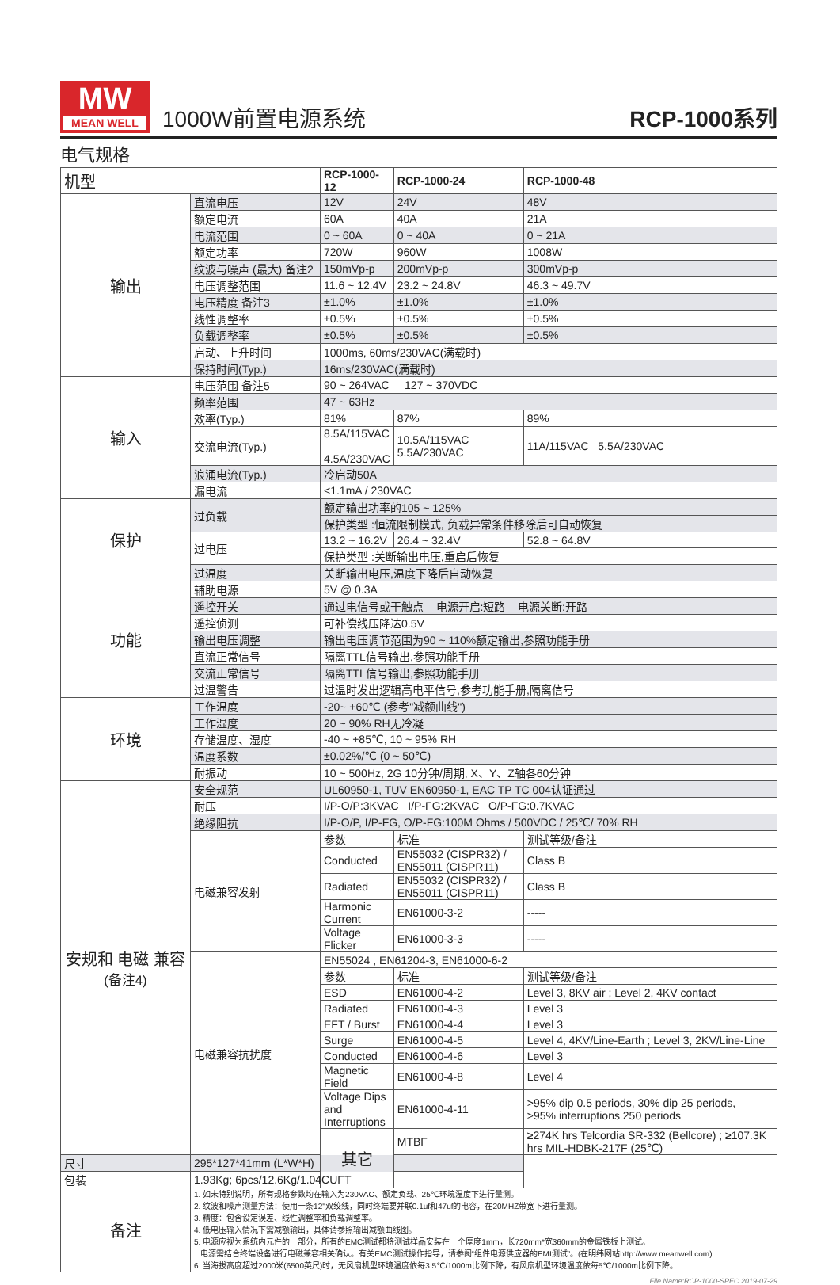MW
MEAN WELL
1000W前置电源系统
RCP-1000系列
电气规格
| 机型 | | RCP-1000-12 | RCP-1000-24 | RCP-1000-48 |
| --- | --- | --- | --- | --- |
| 输出 | 直流电压 | 12V | 24V | 48V |
| | 额定电流 | 60A | 40A | 21A |
| | 电流范围 | 0 ~ 60A | 0 ~ 40A | 0 ~ 21A |
| | 额定功率 | 720W | 960W | 1008W |
| | 纹波与噪声 (最大) 备注2 | 150mVp-p | 200mVp-p | 300mVp-p |
| | 电压调整范围 | 11.6 ~ 12.4V | 23.2 ~ 24.8V | 46.3 ~ 49.7V |
| | 电压精度 备注3 | ±1.0% | ±1.0% | ±1.0% |
| | 线性调整率 | ±0.5% | ±0.5% | ±0.5% |
| | 负载调整率 | ±0.5% | ±0.5% | ±0.5% |
| | 启动、上升时间 | 1000ms, 60ms/230VAC(满载时) | | |
| | 保持时间(Typ.) | 16ms/230VAC(满载时) | | |
| 输入 | 电压范围 备注5 | 90 ~ 264VAC 127 ~ 370VDC | | |
| | 频率范围 | 47 ~ 63Hz | | |
| | 效率(Typ.) | 81% | 87% | 89% |
| | 交流电流(Typ.) | 8.5A/115VAC 4.5A/230VAC | 10.5A/115VAC 5.5A/230VAC | 11A/115VAC 5.5A/230VAC |
| | 浪涌电流(Typ.) | 冷启动50A | | |
| | 漏电流 | <1.1mA / 230VAC | | |
| 保护 | 过负载 | 额定输出功率的105 ~ 125% | | |
| | | 保护类型 :恒流限制模式, 负载异常条件移除后可自动恢复 | | |
| | 过电压 | 13.2 ~ 16.2V | 26.4 ~ 32.4V | 52.8 ~ 64.8V |
| | | 保护类型 :关断输出电压,重启后恢复 | | |
| | 过温度 | 关断输出电压,温度下降后自动恢复 | | |
| 功能 | 辅助电源 | 5V @ 0.3A | | |
| | 遥控开关 | 通过电信号或干触点 电源开启:短路 电源关断:开路 | | |
| | 遥控侦测 | 可补偿线压降达0.5V | | |
| | 输出电压调整 | 输出电压调节范围为90 ~ 110%额定输出,参照功能手册 | | |
| | 直流正常信号 | 隔离TTL信号输出,参照功能手册 | | |
| | 交流正常信号 | 隔离TTL信号输出,参照功能手册 | | |
| | 过温警告 | 过温时发出逻辑高电平信号,参考功能手册,隔离信号 | | |
| 环境 | 工作温度 | -20~ +60℃ (参考"减额曲线") | | |
| | 工作湿度 | 20 ~ 90% RH无冷凝 | | |
| | 存储温度、湿度 | -40 ~ +85℃, 10 ~ 95% RH | | |
| | 温度系数 | ±0.02%/℃ (0 ~ 50℃) | | |
| | 耐振动 | 10 ~ 500Hz, 2G 10分钟/周期, X、Y、Z轴各60分钟 | | |
| 安规和 电磁 兼容 (备注4) | 安全规范 | UL60950-1, TUV EN60950-1, EAC TP TC 004认证通过 | | |
| | 耐压 | I/P-O/P:3KVAC I/P-FG:2KVAC O/P-FG:0.7KVAC | | |
| | 绝缘阻抗 | I/P-O/P, I/P-FG, O/P-FG:100M Ohms / 500VDC / 25℃/ 70% RH | | |
| | 电磁兼容发射 | 参数 | 标准 | 测试等级/备注 |
| | | Conducted | EN55032 (CISPR32) / EN55011 (CISPR11) | Class B |
| | | Radiated | EN55032 (CISPR32) / EN55011 (CISPR11) | Class B |
| | | Harmonic Current | EN61000-3-2 | ----- |
| | | Voltage Flicker | EN61000-3-3 | ----- |
| | 电磁兼容抗扰度 | EN55024 , EN61204-3, EN61000-6-2 | | |
| | | 参数 | 标准 | 测试等级/备注 |
| | | ESD | EN61000-4-2 | Level 3, 8KV air ; Level 2, 4KV contact |
| | | Radiated | EN61000-4-3 | Level 3 |
| | | EFT / Burst | EN61000-4-4 | Level 3 |
| | | Surge | EN61000-4-5 | Level 4, 4KV/Line-Earth ; Level 3, 2KV/Line-Line |
| | | Conducted | EN61000-4-6 | Level 3 |
| | | Magnetic Field | EN61000-4-8 | Level 4 |
| | | Voltage Dips and Interruptions | EN61000-4-11 | >95% dip 0.5 periods, 30% dip 25 periods, >95% interruptions 250 periods |
| | | 其它 | MTBF | ≥274K hrs Telcordia SR-332 (Bellcore) ; ≥107.3K hrs MIL-HDBK-217F (25℃) |
| 尺寸 | 295*127*41mm (L*W*H) | | | |
| 包装 | 1.93Kg; 6pcs/12.6Kg/1.04CUFT | | | |
| 备注 | 1. 如未特别说明，所有规格参数均在输入为230VAC、额定负载、25℃环境温度下进行量测。 2. 纹波和噪声测量方法：使用一条12"双绞线，同时终端要并联0.1uf和47uf的电容，在20MHZ带宽下进行量测。 3. 精度：包含设定误差、线性调整率和负载调整率。 4. 低电压输入情况下需减额输出，具体请参照输出减额曲线图。 5. 电源应视为系统内元件的一部分，所有的EMC测试都将测试样品安装在一个厚度1mm，长720mm*宽360mm的金属铁板上测试。 电源需结合终端设备进行电磁兼容相关确认。有关EMC测试操作指导，请参阅“组件电源供应器的EMI测试”。(在明纬网站http://www.meanwell.com) 6. 当海拔高度超过2000米(6500英尺)时，无风扇机型环境温度依每3.5℃/1000m比例下降，有风扇机型环境温度依每5℃/1000m比例下降。 | | | |
File Name:RCP-1000-SPEC 2019-07-29